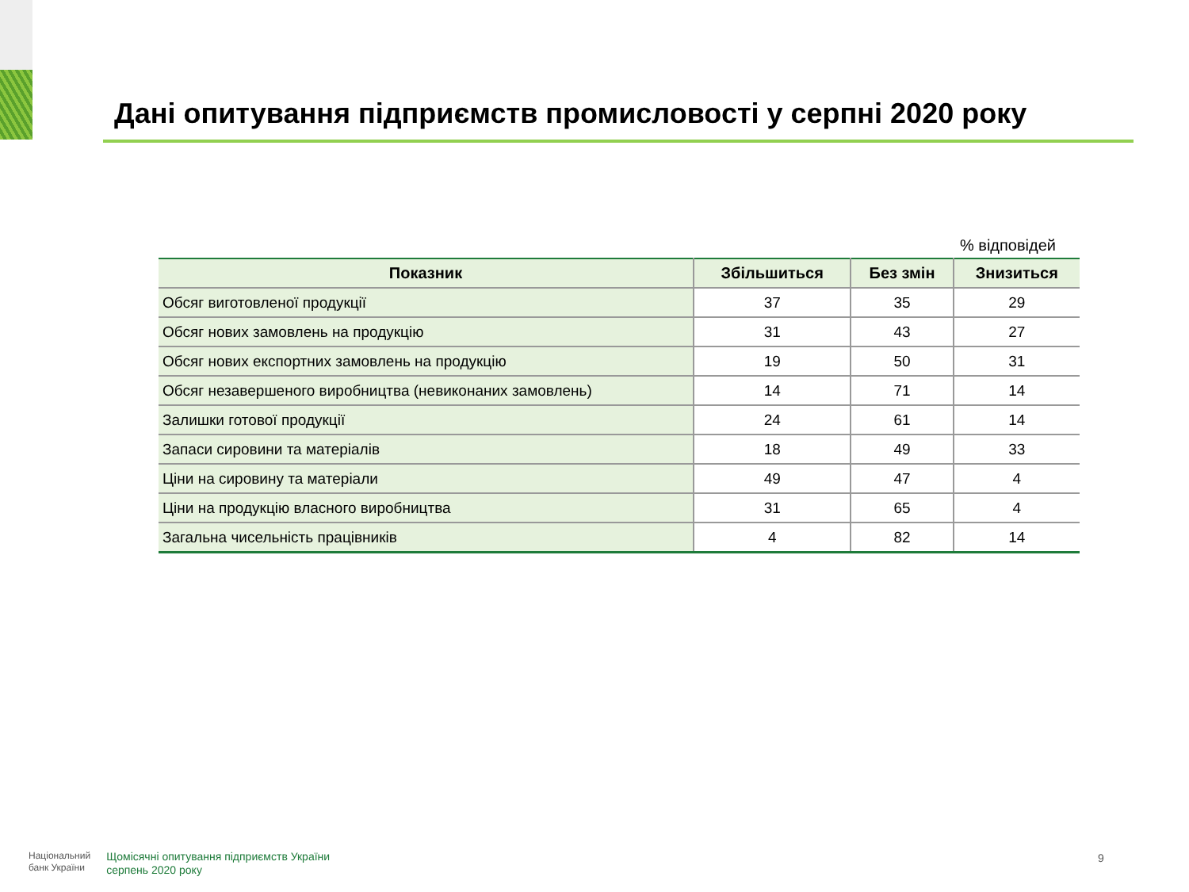Дані опитування підприємств промисловості у серпні 2020 року
% відповідей
| Показник | Збільшиться | Без змін | Знизиться |
| --- | --- | --- | --- |
| Обсяг виготовленої продукції | 37 | 35 | 29 |
| Обсяг нових замовлень на продукцію | 31 | 43 | 27 |
| Обсяг нових експортних замовлень на продукцію | 19 | 50 | 31 |
| Обсяг незавершеного виробництва (невиконаних замовлень) | 14 | 71 | 14 |
| Залишки готової продукції | 24 | 61 | 14 |
| Запаси сировини та матеріалів | 18 | 49 | 33 |
| Ціни на сировину та матеріали | 49 | 47 | 4 |
| Ціни на продукцію власного виробництва | 31 | 65 | 4 |
| Загальна чисельність працівників | 4 | 82 | 14 |
Національний
банк України
Щомісячні опитування підприємств України
серпень 2020 року
9